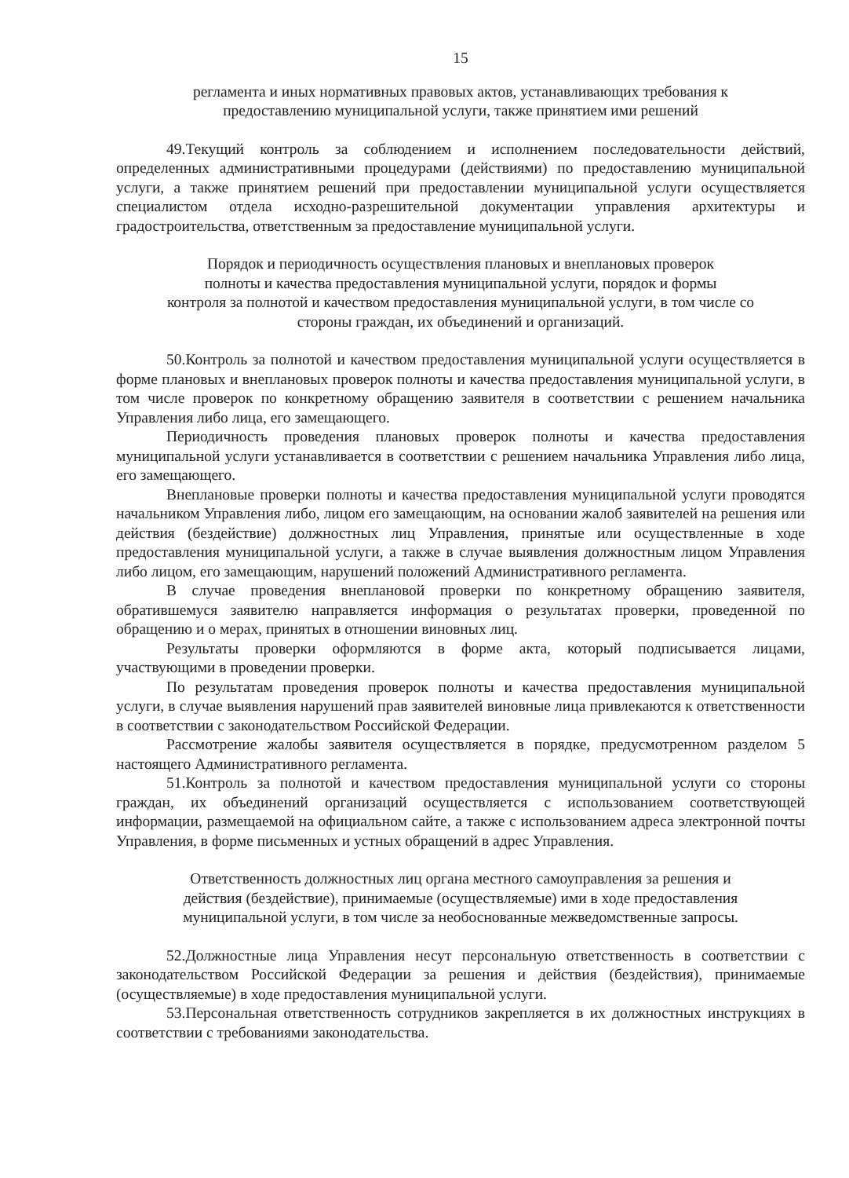15
регламента и иных нормативных правовых актов, устанавливающих требования к
предоставлению муниципальной услуги, также принятием ими решений
49.Текущий контроль за соблюдением и исполнением последовательности действий, определенных административными процедурами (действиями) по предоставлению муниципальной услуги, а также принятием решений при предоставлении муниципальной услуги осуществляется специалистом отдела исходно-разрешительной документации управления архитектуры и градостроительства, ответственным за предоставление муниципальной услуги.
Порядок и периодичность осуществления плановых и внеплановых проверок
полноты и качества предоставления муниципальной услуги, порядок и формы
контроля за полнотой и качеством предоставления муниципальной услуги, в том числе со
стороны граждан, их объединений и организаций.
50.Контроль за полнотой и качеством предоставления муниципальной услуги осуществляется в форме плановых и внеплановых проверок полноты и качества предоставления муниципальной услуги, в том числе проверок по конкретному обращению заявителя в соответствии с решением начальника Управления либо лица, его замещающего.
Периодичность проведения плановых проверок полноты и качества предоставления муниципальной услуги устанавливается в соответствии с решением начальника Управления либо лица, его замещающего.
Внеплановые проверки полноты и качества предоставления муниципальной услуги проводятся начальником Управления либо, лицом его замещающим, на основании жалоб заявителей на решения или действия (бездействие) должностных лиц Управления, принятые или осуществленные в ходе предоставления муниципальной услуги, а также в случае выявления должностным лицом Управления либо лицом, его замещающим, нарушений положений Административного регламента.
В случае проведения внеплановой проверки по конкретному обращению заявителя, обратившемуся заявителю направляется информация о результатах проверки, проведенной по обращению и о мерах, принятых в отношении виновных лиц.
Результаты проверки оформляются в форме акта, который подписывается лицами, участвующими в проведении проверки.
По результатам проведения проверок полноты и качества предоставления муниципальной услуги, в случае выявления нарушений прав заявителей виновные лица привлекаются к ответственности в соответствии с законодательством Российской Федерации.
Рассмотрение жалобы заявителя осуществляется в порядке, предусмотренном разделом 5 настоящего Административного регламента.
51.Контроль за полнотой и качеством предоставления муниципальной услуги со стороны граждан, их объединений организаций осуществляется с использованием соответствующей информации, размещаемой на официальном сайте, а также с использованием адреса электронной почты Управления, в форме письменных и устных обращений в адрес Управления.
Ответственность должностных лиц органа местного самоуправления за решения и
действия (бездействие), принимаемые (осуществляемые) ими в ходе предоставления
муниципальной услуги, в том числе за необоснованные межведомственные запросы.
52.Должностные лица Управления несут персональную ответственность в соответствии с законодательством Российской Федерации за решения и действия (бездействия), принимаемые (осуществляемые) в ходе предоставления муниципальной услуги.
53.Персональная ответственность сотрудников закрепляется в их должностных инструкциях в соответствии с требованиями законодательства.